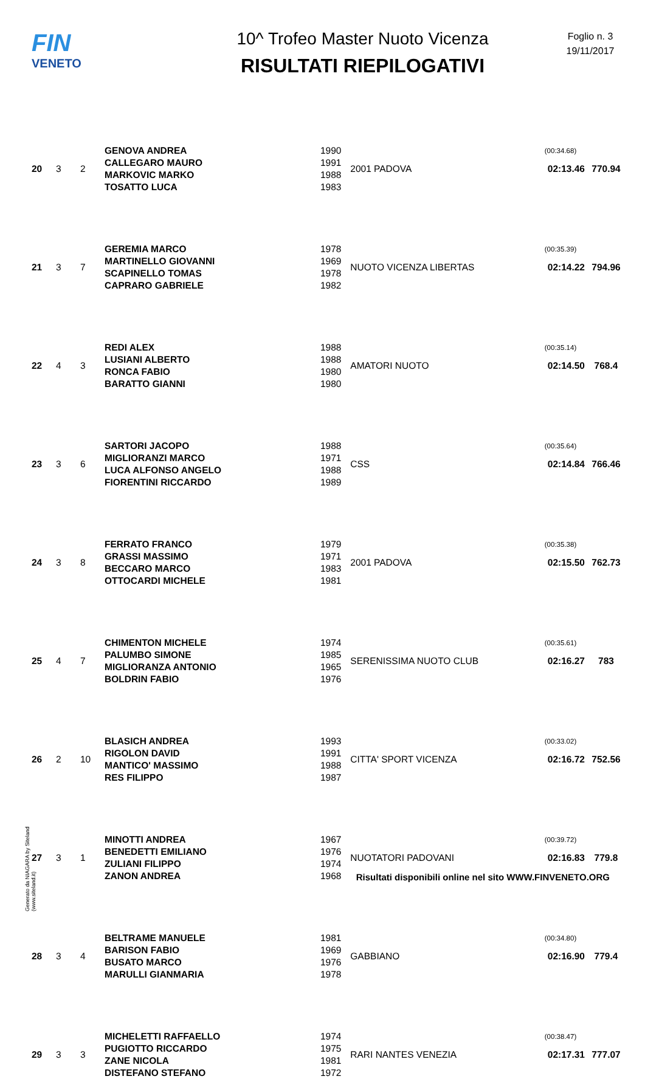FIN
VENETO
10^ Trofeo Master Nuoto Vicenza
RISULTATI RIEPILOGATIVI
Foglio n. 3
19/11/2017
| 20 | 3 | 2 | GENOVA ANDREA | 1990 | 2001 PADOVA | (00:34.68) | |
| | | | CALLEGARO MAURO | 1991 | | 02:13.46 | 770.94 |
| | | | MARKOVIC MARKO | 1988 | | | |
| | | | TOSATTO LUCA | 1983 | | | |
| 21 | 3 | 7 | GEREMIA MARCO | 1978 | NUOTO VICENZA LIBERTAS | (00:35.39) | |
| | | | MARTINELLO GIOVANNI | 1969 | | 02:14.22 | 794.96 |
| | | | SCAPINELLO TOMAS | 1978 | | | |
| | | | CAPRARO GABRIELE | 1982 | | | |
| 22 | 4 | 3 | REDI ALEX | 1988 | AMATORI NUOTO | (00:35.14) | |
| | | | LUSIANI ALBERTO | 1988 | | 02:14.50 | 768.4 |
| | | | RONCA FABIO | 1980 | | | |
| | | | BARATTO GIANNI | 1980 | | | |
| 23 | 3 | 6 | SARTORI JACOPO | 1988 | CSS | (00:35.64) | |
| | | | MIGLIORANZI MARCO | 1971 | | 02:14.84 | 766.46 |
| | | | LUCA ALFONSO ANGELO | 1988 | | | |
| | | | FIORENTINI RICCARDO | 1989 | | | |
| 24 | 3 | 8 | FERRATO FRANCO | 1979 | 2001 PADOVA | (00:35.38) | |
| | | | GRASSI MASSIMO | 1971 | | 02:15.50 | 762.73 |
| | | | BECCARO MARCO | 1983 | | | |
| | | | OTTOCARDI MICHELE | 1981 | | | |
| 25 | 4 | 7 | CHIMENTON MICHELE | 1974 | SERENISSIMA NUOTO CLUB | (00:35.61) | |
| | | | PALUMBO SIMONE | 1985 | | 02:16.27 | 783 |
| | | | MIGLIORANZA ANTONIO | 1965 | | | |
| | | | BOLDRIN FABIO | 1976 | | | |
| 26 | 2 | 10 | BLASICH ANDREA | 1993 | CITTA' SPORT VICENZA | (00:33.02) | |
| | | | RIGOLON DAVID | 1991 | | 02:16.72 | 752.56 |
| | | | MANTICO' MASSIMO | 1988 | | | |
| | | | RES FILIPPO | 1987 | | | |
| 27 | 3 | 1 | MINOTTI ANDREA | 1967 | NUOTATORI PADOVANI | (00:39.72) | |
| | | | BENEDETTI EMILIANO | 1976 | | 02:16.83 | 779.8 |
| | | | ZULIANI FILIPPO | 1974 | | | |
| | | | ZANON ANDREA | 1968 | | | |
| 28 | 3 | 4 | BELTRAME MANUELE | 1981 | GABBIANO | (00:34.80) | |
| | | | BARISON FABIO | 1969 | | 02:16.90 | 779.4 |
| | | | BUSATO MARCO | 1976 | | | |
| | | | MARULLI GIANMARIA | 1978 | | | |
| 29 | 3 | 3 | MICHELETTI RAFFAELLO | 1974 | RARI NANTES VENEZIA | (00:38.47) | |
| | | | PUGIOTTO RICCARDO | 1975 | | 02:17.31 | 777.07 |
| | | | ZANE NICOLA | 1981 | | | |
| | | | DISTEFANO STEFANO | 1972 | | | |
Generato da NIAGARA by Siteland (www.siteland.it)
Risultati disponibili online nel sito WWW.FINVENETO.ORG